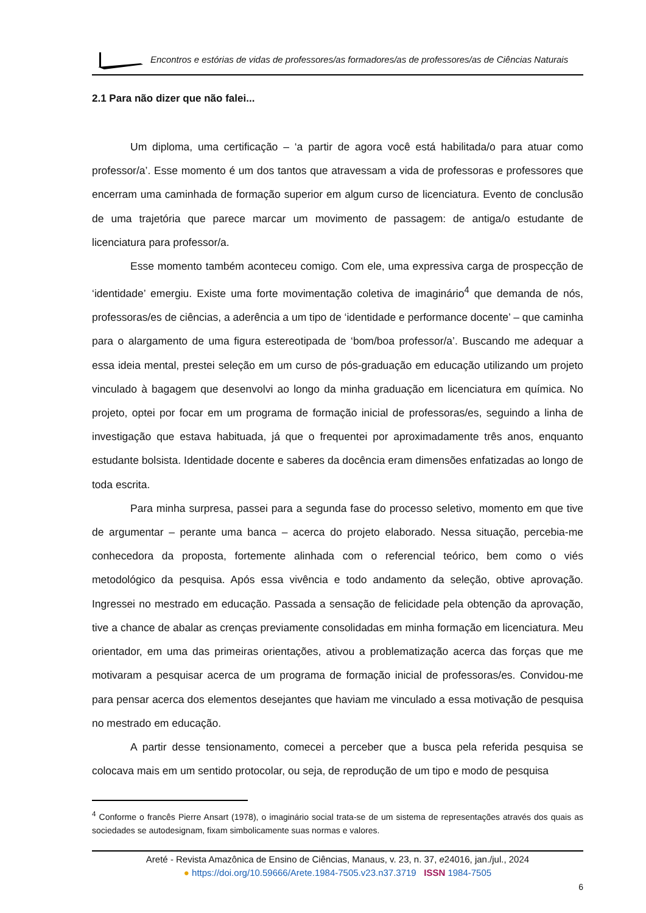Encontros e estórias de vidas de professores/as formadores/as de professores/as de Ciências Naturais
2.1 Para não dizer que não falei...
Um diploma, uma certificação – ‘a partir de agora você está habilitada/o para atuar como professor/a’. Esse momento é um dos tantos que atravessam a vida de professoras e professores que encerram uma caminhada de formação superior em algum curso de licenciatura. Evento de conclusão de uma trajetória que parece marcar um movimento de passagem: de antiga/o estudante de licenciatura para professor/a.
Esse momento também aconteceu comigo. Com ele, uma expressiva carga de prospecção de ‘identidade’ emergiu. Existe uma forte movimentação coletiva de imaginário<sup>4</sup> que demanda de nós, professoras/es de ciências, a aderência a um tipo de ‘identidade e performance docente’ – que caminha para o alargamento de uma figura estereotipada de ‘bom/boa professor/a’. Buscando me adequar a essa ideia mental, prestei seleção em um curso de pós-graduação em educação utilizando um projeto vinculado à bagagem que desenvolvi ao longo da minha graduação em licenciatura em química. No projeto, optei por focar em um programa de formação inicial de professoras/es, seguindo a linha de investigação que estava habituada, já que o frequentei por aproximadamente três anos, enquanto estudante bolsista. Identidade docente e saberes da docência eram dimensões enfatizadas ao longo de toda escrita.
Para minha surpresa, passei para a segunda fase do processo seletivo, momento em que tive de argumentar – perante uma banca – acerca do projeto elaborado. Nessa situação, percebia-me conhecedora da proposta, fortemente alinhada com o referencial teórico, bem como o viés metodológico da pesquisa. Após essa vivência e todo andamento da seleção, obtive aprovação. Ingressei no mestrado em educação. Passada a sensação de felicidade pela obtenção da aprovação, tive a chance de abalar as crenças previamente consolidadas em minha formação em licenciatura. Meu orientador, em uma das primeiras orientações, ativou a problematização acerca das forças que me motivaram a pesquisar acerca de um programa de formação inicial de professoras/es. Convidou-me para pensar acerca dos elementos desejantes que haviam me vinculado a essa motivação de pesquisa no mestrado em educação.
A partir desse tensionamento, comecei a perceber que a busca pela referida pesquisa se colocava mais em um sentido protocolar, ou seja, de reprodução de um tipo e modo de pesquisa
<sup>4</sup> Conforme o francês Pierre Ansart (1978), o imaginário social trata-se de um sistema de representações através dos quais as sociedades se autodesignam, fixam simbolicamente suas normas e valores.
Areté - Revista Amazônica de Ensino de Ciências, Manaus, v. 23, n. 37, e24016, jan./jul., 2024
● https://doi.org/10.59666/Arete.1984-7505.v23.n37.3719 ISSN 1984-7505
6